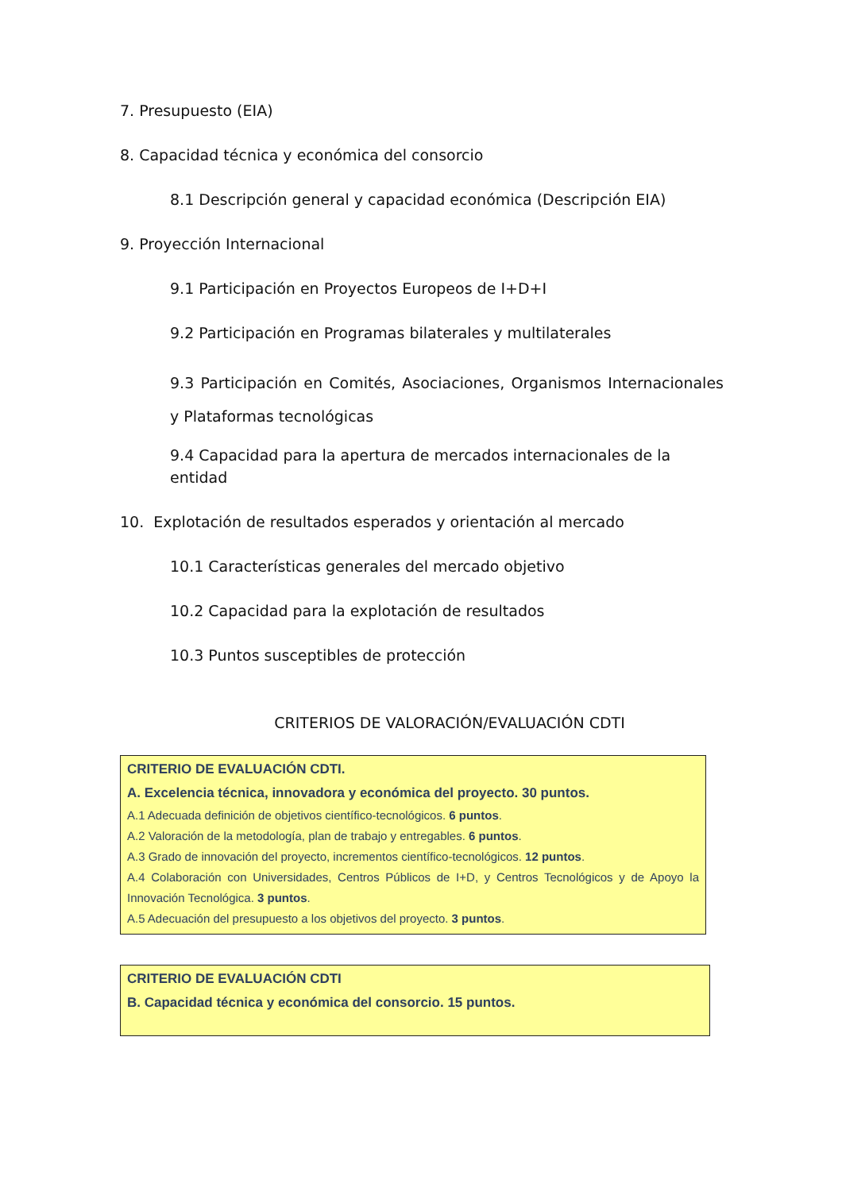7. Presupuesto (EIA)
8. Capacidad técnica y económica del consorcio
8.1 Descripción general y capacidad económica (Descripción EIA)
9. Proyección Internacional
9.1 Participación en Proyectos Europeos de I+D+I
9.2 Participación en Programas bilaterales y multilaterales
9.3 Participación en Comités, Asociaciones, Organismos Internacionales y Plataformas tecnológicas
9.4 Capacidad para la apertura de mercados internacionales de la entidad
10. Explotación de resultados esperados y orientación al mercado
10.1 Características generales del mercado objetivo
10.2 Capacidad para la explotación de resultados
10.3 Puntos susceptibles de protección
CRITERIOS DE VALORACIÓN/EVALUACIÓN CDTI
CRITERIO DE EVALUACIÓN CDTI.
A. Excelencia técnica, innovadora y económica del proyecto. 30 puntos.
A.1 Adecuada definición de objetivos científico-tecnológicos. 6 puntos.
A.2 Valoración de la metodología, plan de trabajo y entregables. 6 puntos.
A.3 Grado de innovación del proyecto, incrementos científico-tecnológicos. 12 puntos.
A.4 Colaboración con Universidades, Centros Públicos de I+D, y Centros Tecnológicos y de Apoyo la Innovación Tecnológica. 3 puntos.
A.5 Adecuación del presupuesto a los objetivos del proyecto. 3 puntos.
CRITERIO DE EVALUACIÓN CDTI
B. Capacidad técnica y económica del consorcio. 15 puntos.